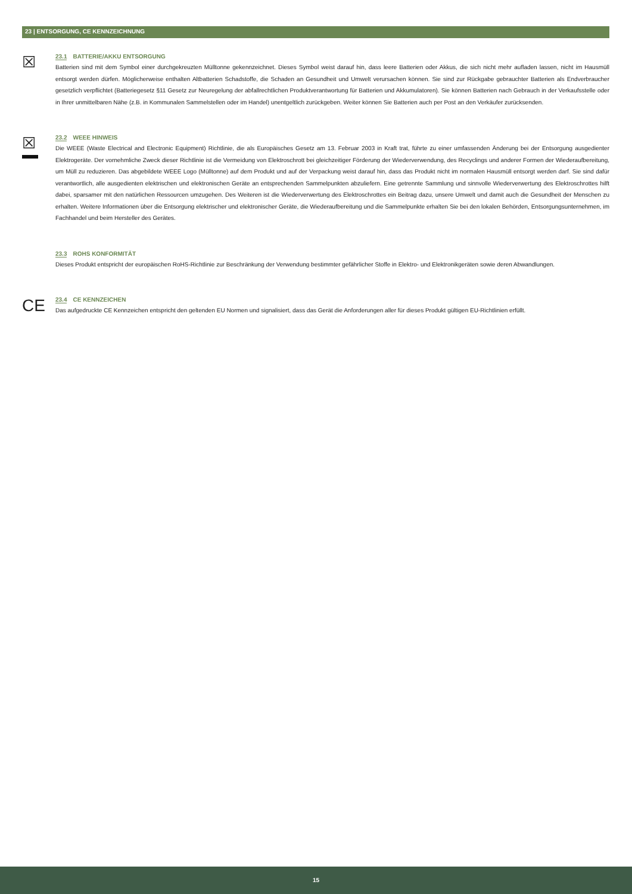23 | ENTSORGUNG, CE KENNZEICHNUNG
☒
23.1 BATTERIE/AKKU ENTSORGUNG
Batterien sind mit dem Symbol einer durchgekreuzten Mülltonne gekennzeichnet. Dieses Symbol weist darauf hin, dass leere Batterien oder Akkus, die sich nicht mehr aufladen lassen, nicht im Hausmüll entsorgt werden dürfen. Möglicherweise enthalten Altbatterien Schadstoffe, die Schaden an Gesundheit und Umwelt verursachen können. Sie sind zur Rückgabe gebrauchter Batterien als Endverbraucher gesetzlich verpflichtet (Batteriegesetz §11 Gesetz zur Neuregelung der abfallrechtlichen Produktverantwortung für Batterien und Akkumulatoren). Sie können Batterien nach Gebrauch in der Verkaufsstelle oder in Ihrer unmittelbaren Nähe (z.B. in Kommunalen Sammelstellen oder im Handel) unentgeltlich zurückgeben. Weiter können Sie Batterien auch per Post an den Verkäufer zurücksenden.
☒
23.2 WEEE HINWEIS
Die WEEE (Waste Electrical and Electronic Equipment) Richtlinie, die als Europäisches Gesetz am 13. Februar 2003 in Kraft trat, führte zu einer umfassenden Änderung bei der Entsorgung ausgedienter Elektrogeräte. Der vornehmliche Zweck dieser Richtlinie ist die Vermeidung von Elektroschrott bei gleichzeitiger Förderung der Wiederverwendung, des Recyclings und anderer Formen der Wiederaufbereitung, um Müll zu reduzieren. Das abgebildete WEEE Logo (Mülltonne) auf dem Produkt und auf der Verpackung weist darauf hin, dass das Produkt nicht im normalen Hausmüll entsorgt werden darf. Sie sind dafür verantwortlich, alle ausgedienten elektrischen und elektronischen Geräte an entsprechenden Sammelpunkten abzuliefern. Eine getrennte Sammlung und sinnvolle Wiederverwertung des Elektroschrottes hilft dabei, sparsamer mit den natürlichen Ressourcen umzugehen. Des Weiteren ist die Wiederverwertung des Elektroschrottes ein Beitrag dazu, unsere Umwelt und damit auch die Gesundheit der Menschen zu erhalten. Weitere Informationen über die Entsorgung elektrischer und elektronischer Geräte, die Wiederaufbereitung und die Sammelpunkte erhalten Sie bei den lokalen Behörden, Entsorgungsunternehmen, im Fachhandel und beim Hersteller des Gerätes.
23.3 ROHS KONFORMITÄT
Dieses Produkt entspricht der europäischen RoHS-Richtlinie zur Beschränkung der Verwendung bestimmter gefährlicher Stoffe in Elektro- und Elektronikgeräten sowie deren Abwandlungen.
CE
23.4 CE KENNZEICHEN
Das aufgedruckte CE Kennzeichen entspricht den geltenden EU Normen und signalisiert, dass das Gerät die Anforderungen aller für dieses Produkt gültigen EU-Richtlinien erfüllt.
15